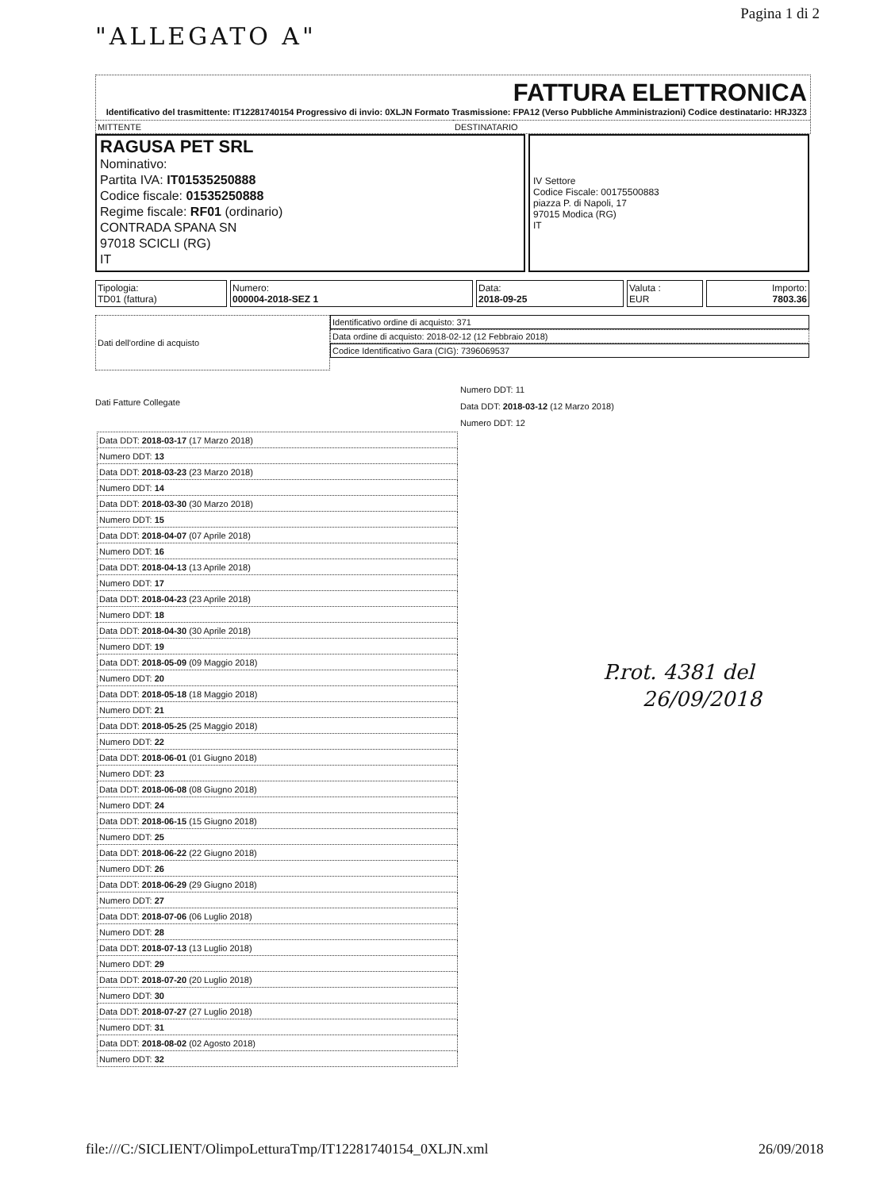"ALLEGATO A"
Pagina 1 di 2
FATTURA ELETTRONICA
Identificativo del trasmittente: IT12281740154 Progressivo di invio: 0XLJN Formato Trasmissione: FPA12 (Verso Pubbliche Amministrazioni) Codice destinatario: HRJ3Z3
MITTENTE DESTINATARIO
RAGUSA PET SRL
Nominativo:
Partita IVA: IT01535250888
Codice fiscale: 01535250888
Regime fiscale: RF01 (ordinario)
CONTRADA SPANA SN
97018 SCICLI (RG)
IT
IV Settore
Codice Fiscale: 00175500883
piazza P. di Napoli, 17
97015 Modica (RG)
IT
Tipologia:
TD01 (fattura)
Numero:
000004-2018-SEZ 1
Data:
2018-09-25
Valuta :
EUR
Importo:
7803.36
Dati dell'ordine di acquisto
Identificativo ordine di acquisto: 371
Data ordine di acquisto: 2018-02-12 (12 Febbraio 2018)
Codice Identificativo Gara (CIG): 7396069537
Dati Fatture Collegate
Numero DDT: 11
Data DDT: 2018-03-12 (12 Marzo 2018)
Numero DDT: 12
| Data DDT: 2018-03-17 (17 Marzo 2018) |
| Numero DDT: 13 |
| Data DDT: 2018-03-23 (23 Marzo 2018) |
| Numero DDT: 14 |
| Data DDT: 2018-03-30 (30 Marzo 2018) |
| Numero DDT: 15 |
| Data DDT: 2018-04-07 (07 Aprile 2018) |
| Numero DDT: 16 |
| Data DDT: 2018-04-13 (13 Aprile 2018) |
| Numero DDT: 17 |
| Data DDT: 2018-04-23 (23 Aprile 2018) |
| Numero DDT: 18 |
| Data DDT: 2018-04-30 (30 Aprile 2018) |
| Numero DDT: 19 |
| Data DDT: 2018-05-09 (09 Maggio 2018) |
| Numero DDT: 20 |
| Data DDT: 2018-05-18 (18 Maggio 2018) |
| Numero DDT: 21 |
| Data DDT: 2018-05-25 (25 Maggio 2018) |
| Numero DDT: 22 |
| Data DDT: 2018-06-01 (01 Giugno 2018) |
| Numero DDT: 23 |
| Data DDT: 2018-06-08 (08 Giugno 2018) |
| Numero DDT: 24 |
| Data DDT: 2018-06-15 (15 Giugno 2018) |
| Numero DDT: 25 |
| Data DDT: 2018-06-22 (22 Giugno 2018) |
| Numero DDT: 26 |
| Data DDT: 2018-06-29 (29 Giugno 2018) |
| Numero DDT: 27 |
| Data DDT: 2018-07-06 (06 Luglio 2018) |
| Numero DDT: 28 |
| Data DDT: 2018-07-13 (13 Luglio 2018) |
| Numero DDT: 29 |
| Data DDT: 2018-07-20 (20 Luglio 2018) |
| Numero DDT: 30 |
| Data DDT: 2018-07-27 (27 Luglio 2018) |
| Numero DDT: 31 |
| Data DDT: 2018-08-02 (02 Agosto 2018) |
| Numero DDT: 32 |
P.rot. 4381 del
26/09/2018
file:///C:/SICLIENT/OlimpoLetturaTmp/IT12281740154_0XLJN.xml 26/09/2018